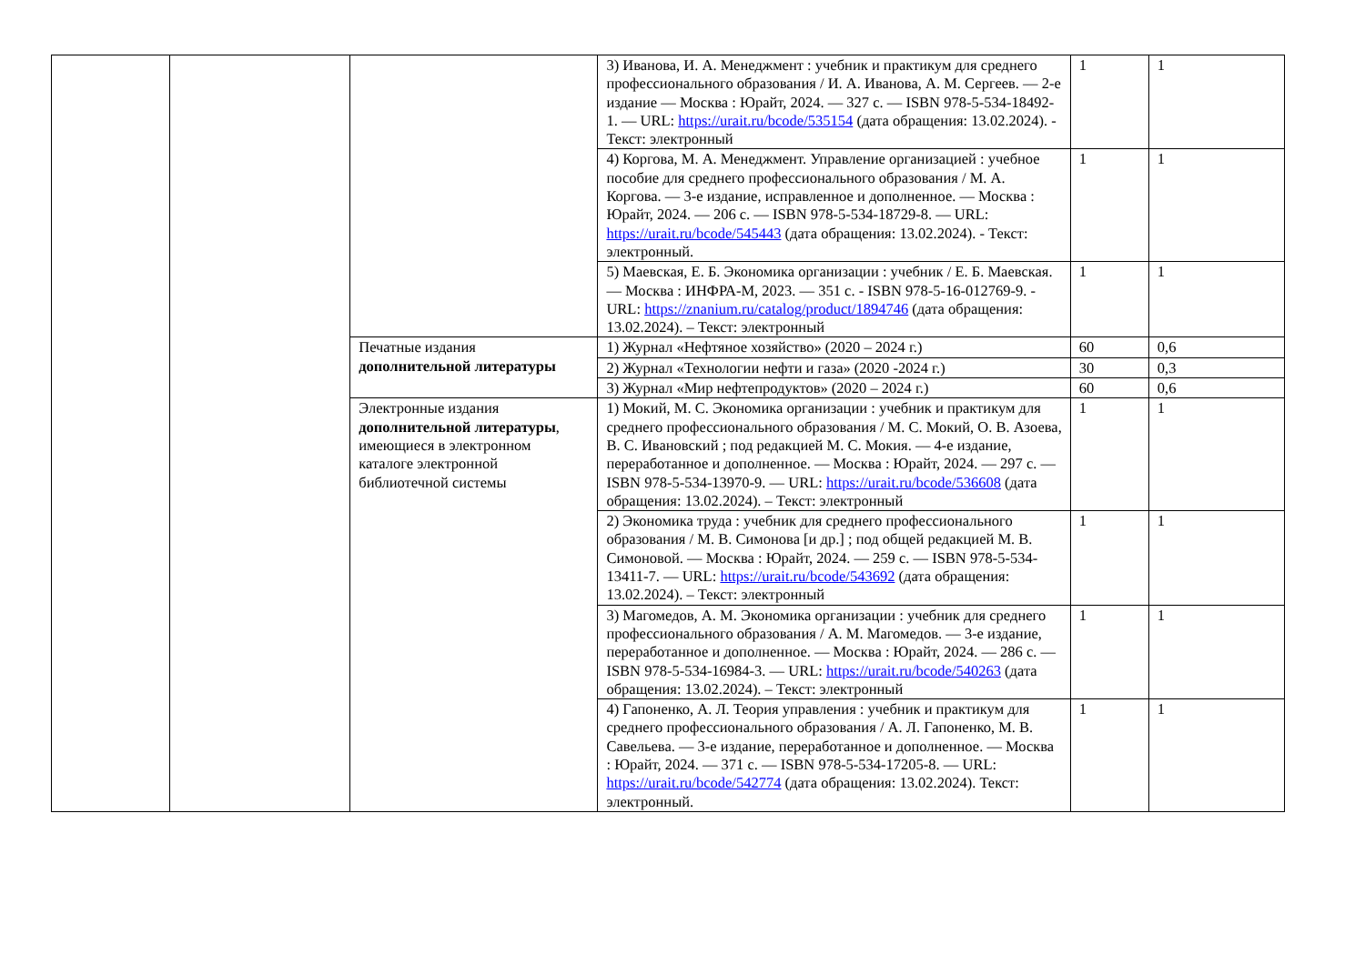| | | | 3) Иванова, И. А. Менеджмент : учебник и практикум для среднего профессионального образования / И. А. Иванова, А. М. Сергеев. — 2-е издание — Москва : Юрайт, 2024. — 327 с. — ISBN 978-5-534-18492-1. — URL: https://urait.ru/bcode/535154 (дата обращения: 13.02.2024). - Текст: электронный | 1 | 1 |
| | | | 4) Коргова, М. А. Менеджмент. Управление организацией : учебное пособие для среднего профессионального образования / М. А. Коргова. — 3-е издание, исправленное и дополненное. — Москва : Юрайт, 2024. — 206 с. — ISBN 978-5-534-18729-8. — URL: https://urait.ru/bcode/545443 (дата обращения: 13.02.2024). - Текст: электронный. | 1 | 1 |
| | | | 5) Маевская, Е. Б. Экономика организации : учебник / Е. Б. Маевская. — Москва : ИНФРА-М, 2023. — 351 с. - ISBN 978-5-16-012769-9. - URL: https://znanium.ru/catalog/product/1894746 (дата обращения: 13.02.2024). – Текст: электронный | 1 | 1 |
| | | Печатные издания дополнительной литературы | 1) Журнал «Нефтяное хозяйство» (2020 – 2024 г.) | 60 | 0,6 |
| | | | 2) Журнал «Технологии нефти и газа» (2020 -2024 г.) | 30 | 0,3 |
| | | | 3) Журнал «Мир нефтепродуктов» (2020 – 2024 г.) | 60 | 0,6 |
| | | Электронные издания дополнительной литературы , имеющиеся в электронном каталоге электронной библиотечной системы | 1) Мокий, М. С. Экономика организации : учебник и практикум для среднего профессионального образования / М. С. Мокий, О. В. Азоева, В. С. Ивановский ; под редакцией М. С. Мокия. — 4-е издание, переработанное и дополненное. — Москва : Юрайт, 2024. — 297 с. — ISBN 978-5-534-13970-9. — URL: https://urait.ru/bcode/536608 (дата обращения: 13.02.2024). – Текст: электронный | 1 | 1 |
| | | | 2) Экономика труда : учебник для среднего профессионального образования / М. В. Симонова [и др.] ; под общей редакцией М. В. Симоновой. — Москва : Юрайт, 2024. — 259 с. — ISBN 978-5-534-13411-7. — URL: https://urait.ru/bcode/543692 (дата обращения: 13.02.2024). – Текст: электронный | 1 | 1 |
| | | | 3) Магомедов, А. М. Экономика организации : учебник для среднего профессионального образования / А. М. Магомедов. — 3-е издание, переработанное и дополненное. — Москва : Юрайт, 2024. — 286 с. — ISBN 978-5-534-16984-3. — URL: https://urait.ru/bcode/540263 (дата обращения: 13.02.2024). – Текст: электронный | 1 | 1 |
| | | | 4) Гапоненко, А. Л. Теория управления : учебник и практикум для среднего профессионального образования / А. Л. Гапоненко, М. В. Савельева. — 3-е издание, переработанное и дополненное. — Москва : Юрайт, 2024. — 371 с. — ISBN 978-5-534-17205-8. — URL: https://urait.ru/bcode/542774 (дата обращения: 13.02.2024). Текст: электронный. | 1 | 1 |